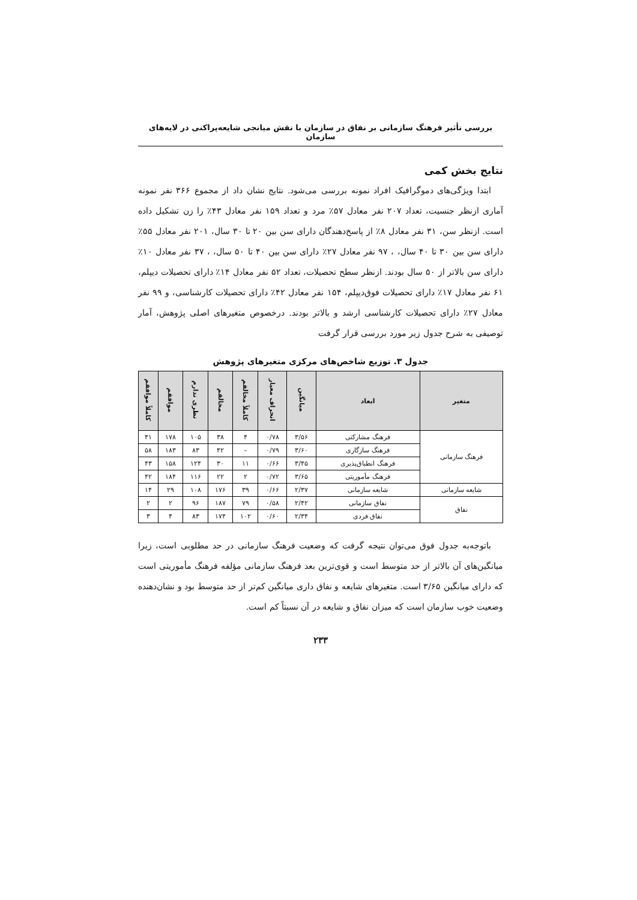بررسی تأثیر فرهنگ سازمانی بر نفاق در سازمان با نقش میانجی شایعه‌پراکنی در لایه‌های سازمان
نتایج بخش کمی
ابتدا ویژگی‌های دموگرافیک افراد نمونه بررسی می‌شود. نتایج نشان داد از مجموع ۳۶۶ نفر نمونه آماری ازنظر جنسیت، تعداد ۲۰۷ نفر معادل ۵۷٪ مرد و تعداد ۱۵۹ نفر معادل ۴۳٪ را زن تشکیل داده است. ازنظر سن، ۳۱ نفر معادل ۸٪ از پاسخ‌دهندگان دارای سن بین ۲۰ تا ۳۰ سال، ۲۰۱ نفر معادل ۵۵٪ دارای سن بین ۳۰ تا ۴۰ سال، ، ۹۷ نفر معادل ۲۷٪ دارای سن بین ۴۰ تا ۵۰ سال، ، ۳۷ نفر معادل ۱۰٪ دارای سن بالاتر از ۵۰ سال بودند. ازنظر سطح تحصیلات، تعداد ۵۲ نفر معادل ۱۴٪ دارای تحصیلات دیپلم، ۶۱ نفر معادل ۱۷٪ دارای تحصیلات فوق‌دیپلم، ۱۵۴ نفر معادل ۴۲٪ دارای تحصیلات کارشناسی، و ۹۹ نفر معادل ۲۷٪ دارای تحصیلات کارشناسی ارشد و بالاتر بودند. درخصوص متغیرهای اصلی پژوهش، آمار توصیفی به شرح جدول زیر مورد بررسی قرار گرفت
جدول ۳. توزیع شاخص‌های مرکزی متغیرهای پژوهش
| متغیر | ابعاد | میانگین | انحراف معیار | کاملاً مخالفم | مخالفم | نظری ندارم | موافقم | کاملاً موافقم |
| --- | --- | --- | --- | --- | --- | --- | --- | --- |
| فرهنگ سازمانی | فرهنگ مشارکتی | ۳/۵۶ | ۰/۷۸ | ۴ | ۳۸ | ۱۰۵ | ۱۷۸ | ۴۱ |
| | فرهنگ سازگاری | ۳/۶۰ | ۰/۷۹ | – | ۴۲ | ۸۳ | ۱۸۳ | ۵۸ |
| | فرهنگ انطباق‌پذیری | ۳/۴۵ | ۰/۶۶ | ۱۱ | ۳۰ | ۱۲۴ | ۱۵۸ | ۴۳ |
| | فرهنگ مأموریتی | ۳/۶۵ | ۰/۷۲ | ۲ | ۲۲ | ۱۱۶ | ۱۸۴ | ۴۲ |
| شایعه سازمانی | شایعه سازمانی | ۲/۳۷ | ۰/۶۶ | ۳۹ | ۱۷۶ | ۱۰۸ | ۲۹ | ۱۴ |
| نفاق | نفاق سازمانی | ۲/۴۲ | ۰/۵۸ | ۷۹ | ۱۸۷ | ۹۶ | ۲ | ۲ |
| | نفاق فردی | ۲/۳۴ | ۰/۶۰ | ۱۰۲ | ۱۷۴ | ۸۳ | ۴ | ۳ |
باتوجه‌به جدول فوق می‌توان نتیجه گرفت که وضعیت فرهنگ سازمانی در حد مطلوبی است، زیرا میانگین‌های آن بالاتر از حد متوسط است و قوی‌ترین بعد فرهنگ سازمانی مؤلفه فرهنگ مأموریتی است که دارای میانگین ۳/۶۵ است. متغیرهای شایعه و نفاق داری میانگین کم‌تر از حد متوسط بود و نشان‌دهنده وضعیت خوب سازمان است که میزان نفاق و شایعه در آن نسبتاً کم است.
۲۳۳